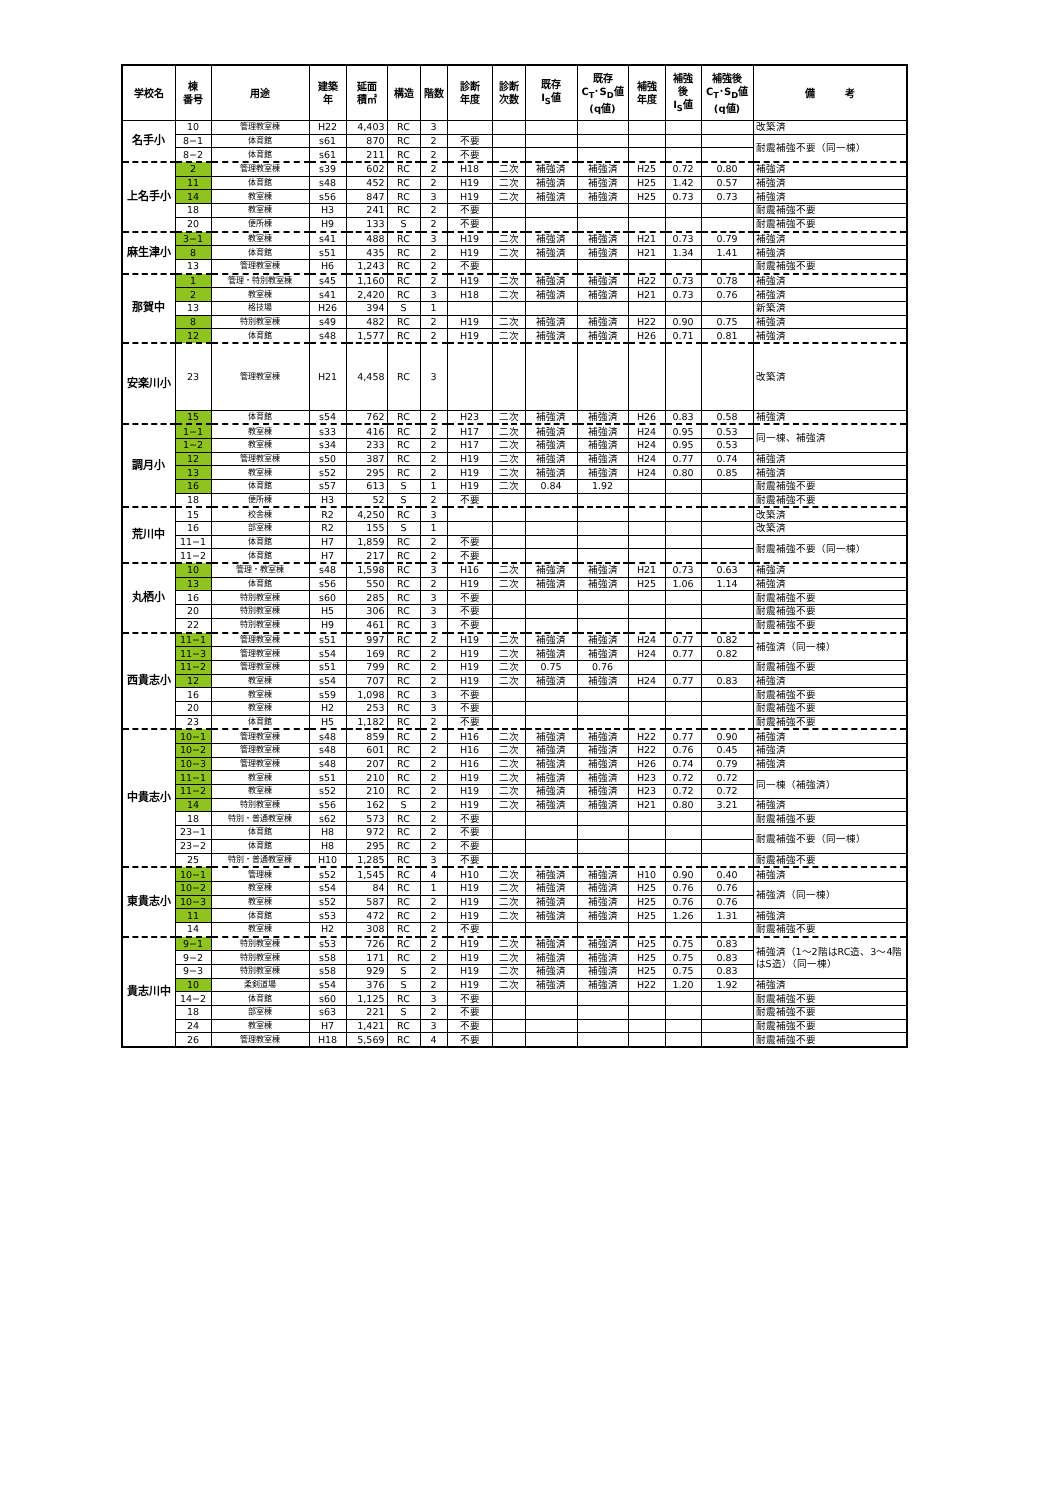| 学校名 | 棟 番号 | 用途 | 建築 年 | 延面 積㎡ | 構造 | 階数 | 診断 年度 | 診断 次数 | 既存 I<sub>S</sub>値 | 既存 C<sub>T</sub>･S<sub>D</sub>値 (q値) | 補強 年度 | 補強 後 I<sub>S</sub>値 | 補強後 C<sub>T</sub>･S<sub>D</sub>値 (q値) | 備 考 |
| --- | --- | --- | --- | --- | --- | --- | --- | --- | --- | --- | --- | --- | --- | --- |
| 名手小 | 10 | 管理教室棟 | H22 | 4,403 | RC | 3 | | | | | | | | 改築済 |
| | 8−1 | 体育館 | s61 | 870 | RC | 2 | 不要 | | | | | | | 耐震補強不要（同一棟） |
| | 8−2 | 体育館 | s61 | 211 | RC | 2 | 不要 | | | | | | | |
| 上名手小 | 2 | 管理教室棟 | s39 | 602 | RC | 2 | H18 | 二次 | 補強済 | 補強済 | H25 | 0.72 | 0.80 | 補強済 |
| | 11 | 体育館 | s48 | 452 | RC | 2 | H19 | 二次 | 補強済 | 補強済 | H25 | 1.42 | 0.57 | 補強済 |
| | 14 | 教室棟 | s56 | 847 | RC | 3 | H19 | 二次 | 補強済 | 補強済 | H25 | 0.73 | 0.73 | 補強済 |
| | 18 | 教室棟 | H3 | 241 | RC | 2 | 不要 | | | | | | | 耐震補強不要 |
| | 20 | 便所棟 | H9 | 133 | S | 2 | 不要 | | | | | | | 耐震補強不要 |
| 麻生津小 | 3−1 | 教室棟 | s41 | 488 | RC | 3 | H19 | 二次 | 補強済 | 補強済 | H21 | 0.73 | 0.79 | 補強済 |
| | 8 | 体育館 | s51 | 435 | RC | 2 | H19 | 二次 | 補強済 | 補強済 | H21 | 1.34 | 1.41 | 補強済 |
| | 13 | 管理教室棟 | H6 | 1,243 | RC | 2 | 不要 | | | | | | | 耐震補強不要 |
| 那賀中 | 1 | 管理・特別教室棟 | s45 | 1,160 | RC | 2 | H19 | 二次 | 補強済 | 補強済 | H22 | 0.73 | 0.78 | 補強済 |
| | 2 | 教室棟 | s41 | 2,420 | RC | 3 | H18 | 二次 | 補強済 | 補強済 | H21 | 0.73 | 0.76 | 補強済 |
| | 13 | 格技場 | H26 | 394 | S | 1 | | | | | | | | 新築済 |
| | 8 | 特別教室棟 | s49 | 482 | RC | 2 | H19 | 二次 | 補強済 | 補強済 | H22 | 0.90 | 0.75 | 補強済 |
| | 12 | 体育館 | s48 | 1,577 | RC | 2 | H19 | 二次 | 補強済 | 補強済 | H26 | 0.71 | 0.81 | 補強済 |
| 安楽川小 | 23 | 管理教室棟 | H21 | 4,458 | RC | 3 | | | | | | | | 改築済 |
| | 15 | 体育館 | s54 | 762 | RC | 2 | H23 | 二次 | 補強済 | 補強済 | H26 | 0.83 | 0.58 | 補強済 |
| 調月小 | 1−1 | 教室棟 | s33 | 416 | RC | 2 | H17 | 二次 | 補強済 | 補強済 | H24 | 0.95 | 0.53 | 同一棟、補強済 |
| | 1−2 | 教室棟 | s34 | 233 | RC | 2 | H17 | 二次 | 補強済 | 補強済 | H24 | 0.95 | 0.53 | |
| | 12 | 管理教室棟 | s50 | 387 | RC | 2 | H19 | 二次 | 補強済 | 補強済 | H24 | 0.77 | 0.74 | 補強済 |
| | 13 | 教室棟 | s52 | 295 | RC | 2 | H19 | 二次 | 補強済 | 補強済 | H24 | 0.80 | 0.85 | 補強済 |
| | 16 | 体育館 | s57 | 613 | S | 1 | H19 | 二次 | 0.84 | 1.92 | | | | 耐震補強不要 |
| | 18 | 便所棟 | H3 | 52 | S | 2 | 不要 | | | | | | | 耐震補強不要 |
| 荒川中 | 15 | 校舎棟 | R2 | 4,250 | RC | 3 | | | | | | | | 改築済 |
| | 16 | 部室棟 | R2 | 155 | S | 1 | | | | | | | | 改築済 |
| | 11−1 | 体育館 | H7 | 1,859 | RC | 2 | 不要 | | | | | | | 耐震補強不要（同一棟） |
| | 11−2 | 体育館 | H7 | 217 | RC | 2 | 不要 | | | | | | | |
| 丸栖小 | 10 | 管理・教室棟 | s48 | 1,598 | RC | 3 | H16 | 二次 | 補強済 | 補強済 | H21 | 0.73 | 0.63 | 補強済 |
| | 13 | 体育館 | s56 | 550 | RC | 2 | H19 | 二次 | 補強済 | 補強済 | H25 | 1.06 | 1.14 | 補強済 |
| | 16 | 特別教室棟 | s60 | 285 | RC | 3 | 不要 | | | | | | | 耐震補強不要 |
| | 20 | 特別教室棟 | H5 | 306 | RC | 3 | 不要 | | | | | | | 耐震補強不要 |
| | 22 | 特別教室棟 | H9 | 461 | RC | 3 | 不要 | | | | | | | 耐震補強不要 |
| 西貴志小 | 11−1 | 管理教室棟 | s51 | 997 | RC | 2 | H19 | 二次 | 補強済 | 補強済 | H24 | 0.77 | 0.82 | 補強済（同一棟） |
| | 11−3 | 管理教室棟 | s54 | 169 | RC | 2 | H19 | 二次 | 補強済 | 補強済 | H24 | 0.77 | 0.82 | |
| | 11−2 | 管理教室棟 | s51 | 799 | RC | 2 | H19 | 二次 | 0.75 | 0.76 | | | | 耐震補強不要 |
| | 12 | 教室棟 | s54 | 707 | RC | 2 | H19 | 二次 | 補強済 | 補強済 | H24 | 0.77 | 0.83 | 補強済 |
| | 16 | 教室棟 | s59 | 1,098 | RC | 3 | 不要 | | | | | | | 耐震補強不要 |
| | 20 | 教室棟 | H2 | 253 | RC | 3 | 不要 | | | | | | | 耐震補強不要 |
| | 23 | 体育館 | H5 | 1,182 | RC | 2 | 不要 | | | | | | | 耐震補強不要 |
| 中貴志小 | 10−1 | 管理教室棟 | s48 | 859 | RC | 2 | H16 | 二次 | 補強済 | 補強済 | H22 | 0.77 | 0.90 | 補強済 |
| | 10−2 | 管理教室棟 | s48 | 601 | RC | 2 | H16 | 二次 | 補強済 | 補強済 | H22 | 0.76 | 0.45 | 補強済 |
| | 10−3 | 管理教室棟 | s48 | 207 | RC | 2 | H16 | 二次 | 補強済 | 補強済 | H26 | 0.74 | 0.79 | 補強済 |
| | 11−1 | 教室棟 | s51 | 210 | RC | 2 | H19 | 二次 | 補強済 | 補強済 | H23 | 0.72 | 0.72 | 同一棟（補強済） |
| | 11−2 | 教室棟 | s52 | 210 | RC | 2 | H19 | 二次 | 補強済 | 補強済 | H23 | 0.72 | 0.72 | |
| | 14 | 特別教室棟 | s56 | 162 | S | 2 | H19 | 二次 | 補強済 | 補強済 | H21 | 0.80 | 3.21 | 補強済 |
| | 18 | 特別・普通教室棟 | s62 | 573 | RC | 2 | 不要 | | | | | | | 耐震補強不要 |
| | 23−1 | 体育館 | H8 | 972 | RC | 2 | 不要 | | | | | | | 耐震補強不要（同一棟） |
| | 23−2 | 体育館 | H8 | 295 | RC | 2 | 不要 | | | | | | | |
| | 25 | 特別・普通教室棟 | H10 | 1,285 | RC | 3 | 不要 | | | | | | | 耐震補強不要 |
| 東貴志小 | 10−1 | 管理棟 | s52 | 1,545 | RC | 4 | H10 | 二次 | 補強済 | 補強済 | H10 | 0.90 | 0.40 | 補強済 |
| | 10−2 | 教室棟 | s54 | 84 | RC | 1 | H19 | 二次 | 補強済 | 補強済 | H25 | 0.76 | 0.76 | 補強済（同一棟） |
| | 10−3 | 教室棟 | s52 | 587 | RC | 2 | H19 | 二次 | 補強済 | 補強済 | H25 | 0.76 | 0.76 | |
| | 11 | 体育館 | s53 | 472 | RC | 2 | H19 | 二次 | 補強済 | 補強済 | H25 | 1.26 | 1.31 | 補強済 |
| | 14 | 教室棟 | H2 | 308 | RC | 2 | 不要 | | | | | | | 耐震補強不要 |
| 貴志川中 | 9−1 | 特別教室棟 | s53 | 726 | RC | 2 | H19 | 二次 | 補強済 | 補強済 | H25 | 0.75 | 0.83 | 補強済（1～2階はRC造、3～4階はS造）（同一棟） |
| | 9−2 | 特別教室棟 | s58 | 171 | RC | 2 | H19 | 二次 | 補強済 | 補強済 | H25 | 0.75 | 0.83 | |
| | 9−3 | 特別教室棟 | s58 | 929 | S | 2 | H19 | 二次 | 補強済 | 補強済 | H25 | 0.75 | 0.83 | |
| | 10 | 柔剣道場 | s54 | 376 | S | 2 | H19 | 二次 | 補強済 | 補強済 | H22 | 1.20 | 1.92 | 補強済 |
| | 14−2 | 体育館 | s60 | 1,125 | RC | 3 | 不要 | | | | | | | 耐震補強不要 |
| | 18 | 部室棟 | s63 | 221 | S | 2 | 不要 | | | | | | | 耐震補強不要 |
| | 24 | 教室棟 | H7 | 1,421 | RC | 3 | 不要 | | | | | | | 耐震補強不要 |
| | 26 | 管理教室棟 | H18 | 5,569 | RC | 4 | 不要 | | | | | | | 耐震補強不要 |